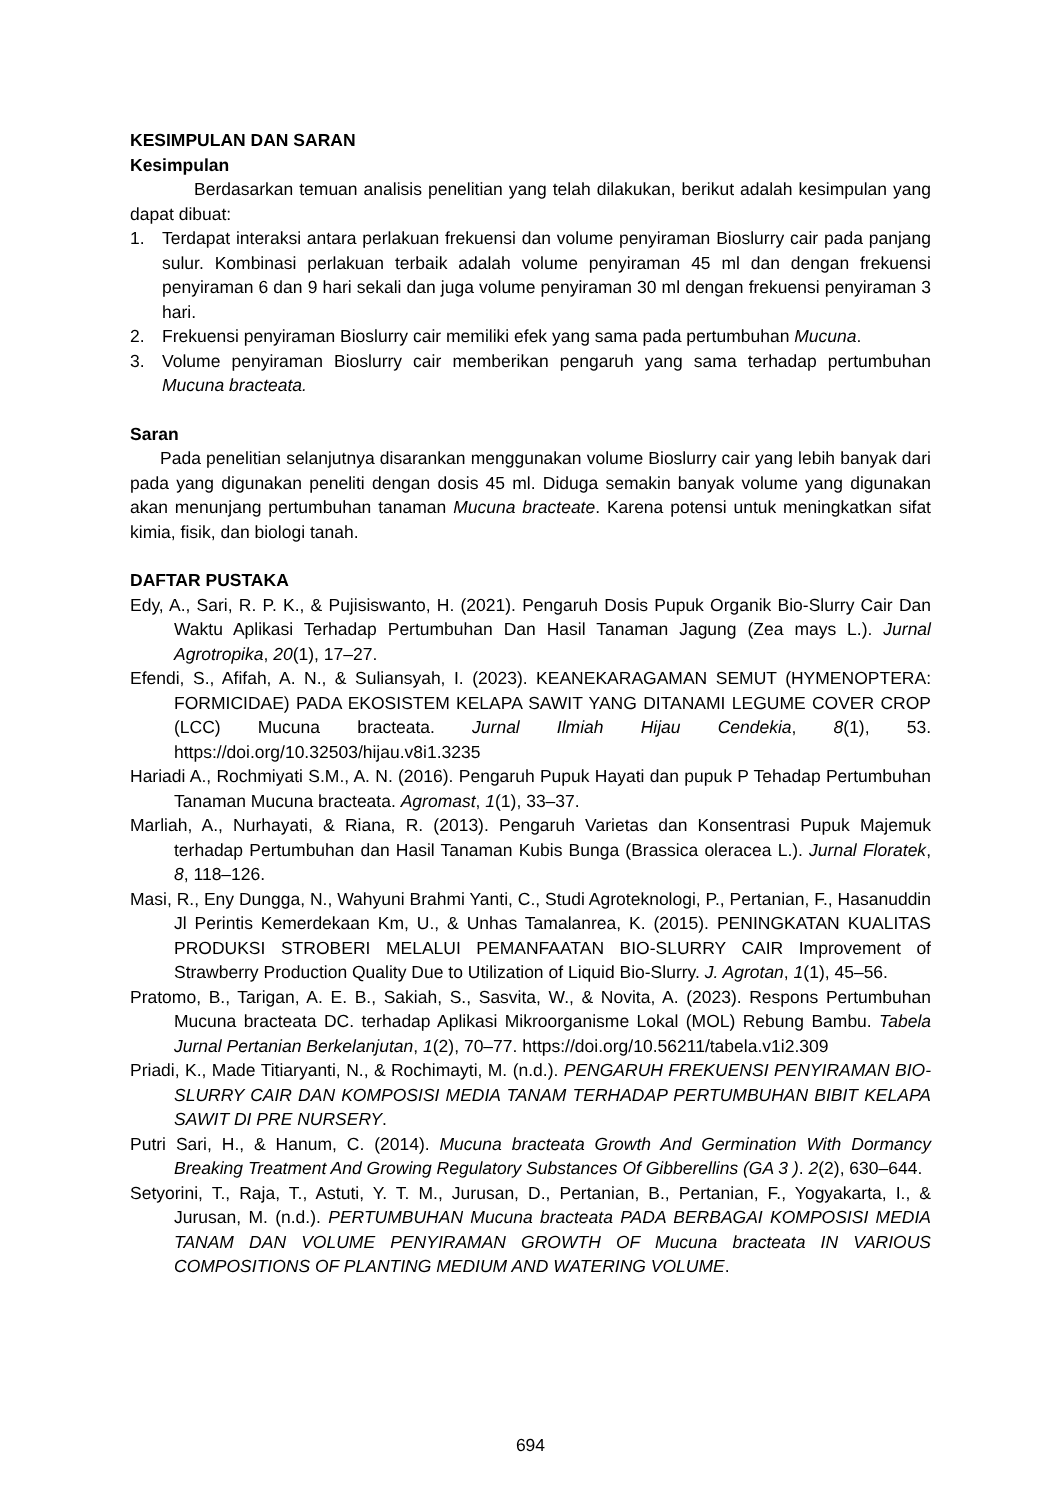KESIMPULAN DAN SARAN
Kesimpulan
Berdasarkan temuan analisis penelitian yang telah dilakukan, berikut adalah kesimpulan yang dapat dibuat:
1. Terdapat interaksi antara perlakuan frekuensi dan volume penyiraman Bioslurry cair pada panjang sulur. Kombinasi perlakuan terbaik adalah volume penyiraman 45 ml dan dengan frekuensi penyiraman 6 dan 9 hari sekali dan juga volume penyiraman 30 ml dengan frekuensi penyiraman 3 hari.
2. Frekuensi penyiraman Bioslurry cair memiliki efek yang sama pada pertumbuhan Mucuna.
3. Volume penyiraman Bioslurry cair memberikan pengaruh yang sama terhadap pertumbuhan Mucuna bracteata.
Saran
Pada penelitian selanjutnya disarankan menggunakan volume Bioslurry cair yang lebih banyak dari pada yang digunakan peneliti dengan dosis 45 ml. Diduga semakin banyak volume yang digunakan akan menunjang pertumbuhan tanaman Mucuna bracteate. Karena potensi untuk meningkatkan sifat kimia, fisik, dan biologi tanah.
DAFTAR PUSTAKA
Edy, A., Sari, R. P. K., & Pujisiswanto, H. (2021). Pengaruh Dosis Pupuk Organik Bio-Slurry Cair Dan Waktu Aplikasi Terhadap Pertumbuhan Dan Hasil Tanaman Jagung (Zea mays L.). Jurnal Agrotropika, 20(1), 17–27.
Efendi, S., Afifah, A. N., & Suliansyah, I. (2023). KEANEKARAGAMAN SEMUT (HYMENOPTERA: FORMICIDAE) PADA EKOSISTEM KELAPA SAWIT YANG DITANAMI LEGUME COVER CROP (LCC) Mucuna bracteata. Jurnal Ilmiah Hijau Cendekia, 8(1), 53. https://doi.org/10.32503/hijau.v8i1.3235
Hariadi A., Rochmiyati S.M., A. N. (2016). Pengaruh Pupuk Hayati dan pupuk P Tehadap Pertumbuhan Tanaman Mucuna bracteata. Agromast, 1(1), 33–37.
Marliah, A., Nurhayati, & Riana, R. (2013). Pengaruh Varietas dan Konsentrasi Pupuk Majemuk terhadap Pertumbuhan dan Hasil Tanaman Kubis Bunga (Brassica oleracea L.). Jurnal Floratek, 8, 118–126.
Masi, R., Eny Dungga, N., Wahyuni Brahmi Yanti, C., Studi Agroteknologi, P., Pertanian, F., Hasanuddin Jl Perintis Kemerdekaan Km, U., & Unhas Tamalanrea, K. (2015). PENINGKATAN KUALITAS PRODUKSI STROBERI MELALUI PEMANFAATAN BIO-SLURRY CAIR Improvement of Strawberry Production Quality Due to Utilization of Liquid Bio-Slurry. J. Agrotan, 1(1), 45–56.
Pratomo, B., Tarigan, A. E. B., Sakiah, S., Sasvita, W., & Novita, A. (2023). Respons Pertumbuhan Mucuna bracteata DC. terhadap Aplikasi Mikroorganisme Lokal (MOL) Rebung Bambu. Tabela Jurnal Pertanian Berkelanjutan, 1(2), 70–77. https://doi.org/10.56211/tabela.v1i2.309
Priadi, K., Made Titiaryanti, N., & Rochimayti, M. (n.d.). PENGARUH FREKUENSI PENYIRAMAN BIO-SLURRY CAIR DAN KOMPOSISI MEDIA TANAM TERHADAP PERTUMBUHAN BIBIT KELAPA SAWIT DI PRE NURSERY.
Putri Sari, H., & Hanum, C. (2014). Mucuna bracteata Growth And Germination With Dormancy Breaking Treatment And Growing Regulatory Substances Of Gibberellins (GA 3 ). 2(2), 630–644.
Setyorini, T., Raja, T., Astuti, Y. T. M., Jurusan, D., Pertanian, B., Pertanian, F., Yogyakarta, I., & Jurusan, M. (n.d.). PERTUMBUHAN Mucuna bracteata PADA BERBAGAI KOMPOSISI MEDIA TANAM DAN VOLUME PENYIRAMAN GROWTH OF Mucuna bracteata IN VARIOUS COMPOSITIONS OF PLANTING MEDIUM AND WATERING VOLUME.
694